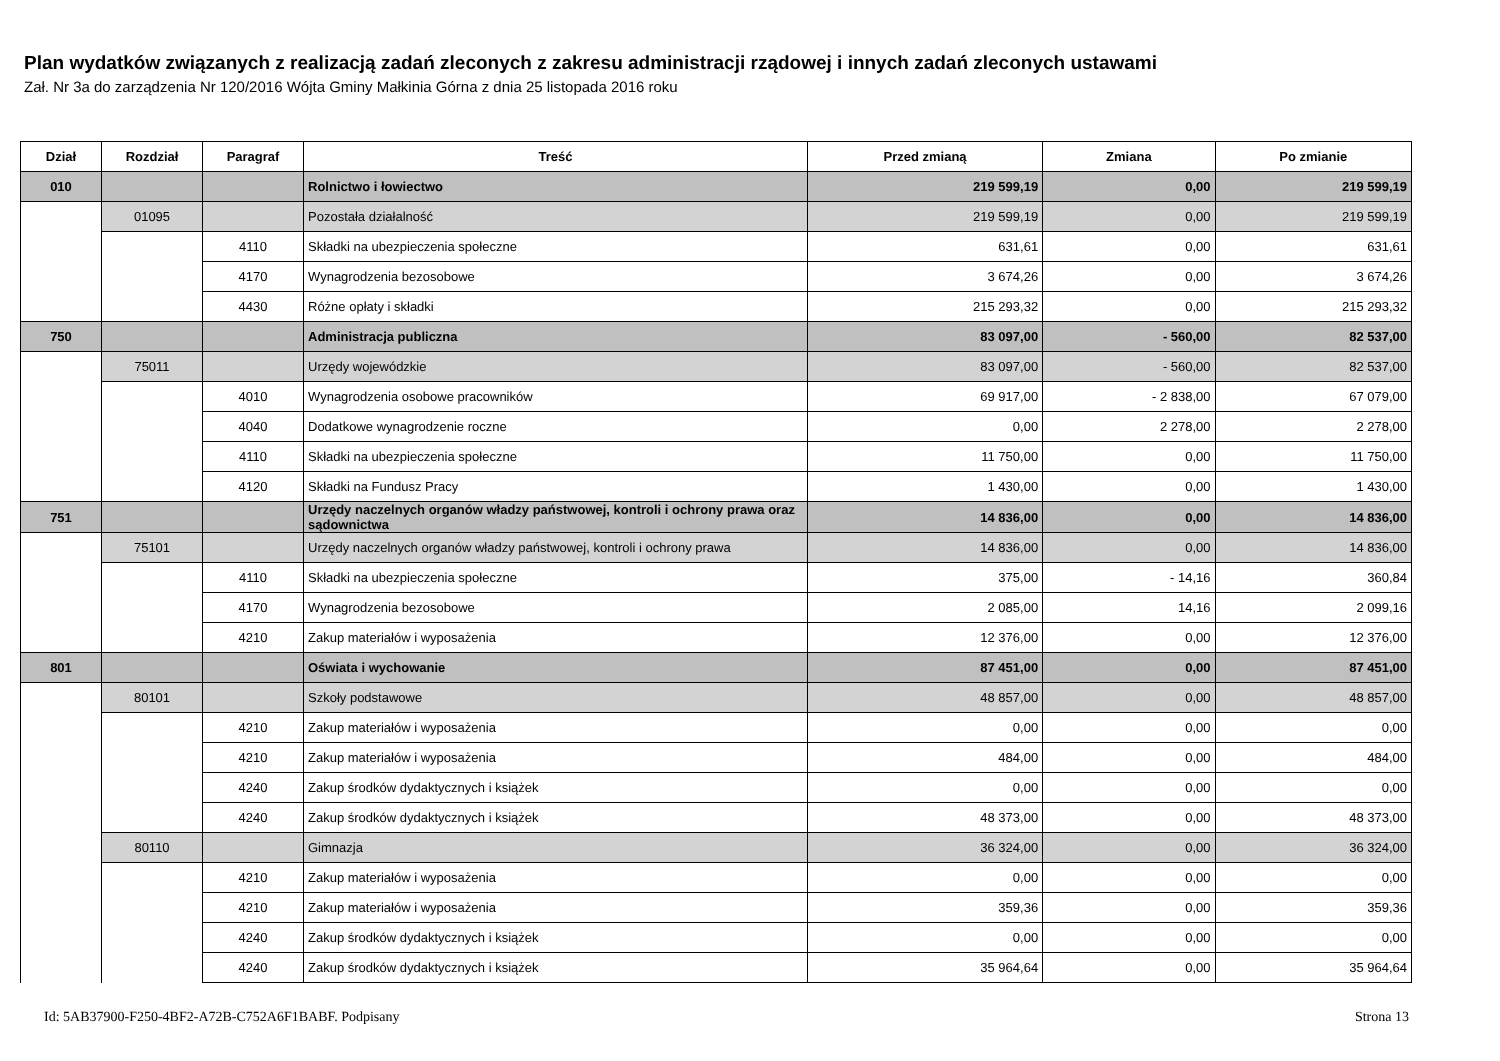Plan wydatków związanych z realizacją zadań zleconych z zakresu administracji rządowej i innych zadań zleconych ustawami
Zał. Nr 3a do zarządzenia Nr 120/2016 Wójta Gminy Małkinia Górna z dnia 25 listopada 2016 roku
| Dział | Rozdział | Paragraf | Treść | Przed zmianą | Zmiana | Po zmianie |
| --- | --- | --- | --- | --- | --- | --- |
| 010 | | | Rolnictwo i łowiectwo | 219 599,19 | 0,00 | 219 599,19 |
| | 01095 | | Pozostała działalność | 219 599,19 | 0,00 | 219 599,19 |
| | | 4110 | Składki na ubezpieczenia społeczne | 631,61 | 0,00 | 631,61 |
| | | 4170 | Wynagrodzenia bezosobowe | 3 674,26 | 0,00 | 3 674,26 |
| | | 4430 | Różne opłaty i składki | 215 293,32 | 0,00 | 215 293,32 |
| 750 | | | Administracja publiczna | 83 097,00 | - 560,00 | 82 537,00 |
| | 75011 | | Urzędy wojewódzkie | 83 097,00 | - 560,00 | 82 537,00 |
| | | 4010 | Wynagrodzenia osobowe pracowników | 69 917,00 | - 2 838,00 | 67 079,00 |
| | | 4040 | Dodatkowe wynagrodzenie roczne | 0,00 | 2 278,00 | 2 278,00 |
| | | 4110 | Składki na ubezpieczenia społeczne | 11 750,00 | 0,00 | 11 750,00 |
| | | 4120 | Składki na Fundusz Pracy | 1 430,00 | 0,00 | 1 430,00 |
| 751 | | | Urzędy naczelnych organów władzy państwowej, kontroli i ochrony prawa oraz sądownictwa | 14 836,00 | 0,00 | 14 836,00 |
| | 75101 | | Urzędy naczelnych organów władzy państwowej, kontroli i ochrony prawa | 14 836,00 | 0,00 | 14 836,00 |
| | | 4110 | Składki na ubezpieczenia społeczne | 375,00 | - 14,16 | 360,84 |
| | | 4170 | Wynagrodzenia bezosobowe | 2 085,00 | 14,16 | 2 099,16 |
| | | 4210 | Zakup materiałów i wyposażenia | 12 376,00 | 0,00 | 12 376,00 |
| 801 | | | Oświata i wychowanie | 87 451,00 | 0,00 | 87 451,00 |
| | 80101 | | Szkoły podstawowe | 48 857,00 | 0,00 | 48 857,00 |
| | | 4210 | Zakup materiałów i wyposażenia | 0,00 | 0,00 | 0,00 |
| | | 4210 | Zakup materiałów i wyposażenia | 484,00 | 0,00 | 484,00 |
| | | 4240 | Zakup środków dydaktycznych i książek | 0,00 | 0,00 | 0,00 |
| | | 4240 | Zakup środków dydaktycznych i książek | 48 373,00 | 0,00 | 48 373,00 |
| | 80110 | | Gimnazja | 36 324,00 | 0,00 | 36 324,00 |
| | | 4210 | Zakup materiałów i wyposażenia | 0,00 | 0,00 | 0,00 |
| | | 4210 | Zakup materiałów i wyposażenia | 359,36 | 0,00 | 359,36 |
| | | 4240 | Zakup środków dydaktycznych i książek | 0,00 | 0,00 | 0,00 |
| | | 4240 | Zakup środków dydaktycznych i książek | 35 964,64 | 0,00 | 35 964,64 |
Id: 5AB37900-F250-4BF2-A72B-C752A6F1BABF. Podpisany Strona 13